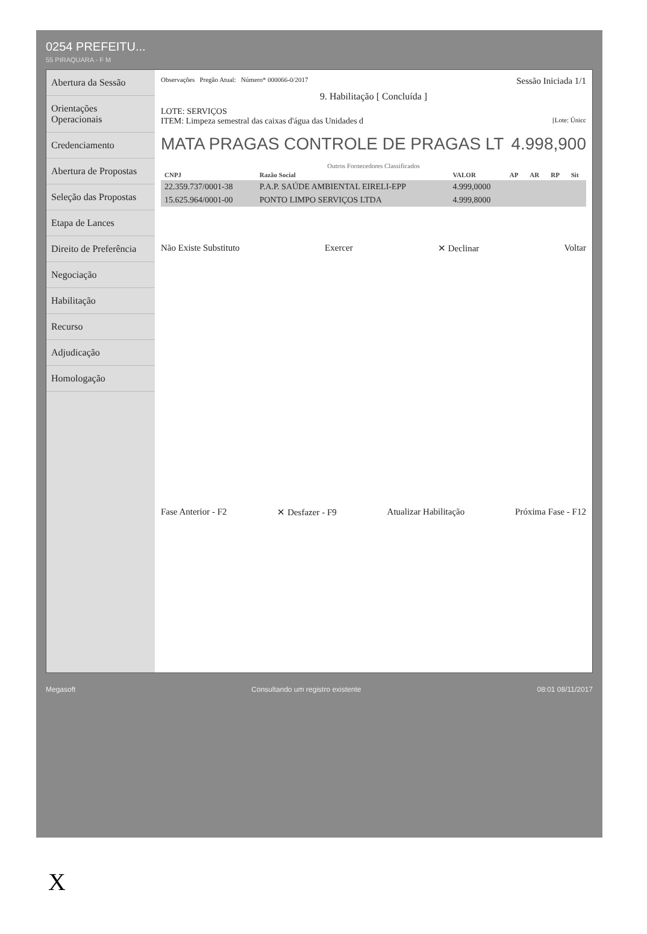0254 PREFEITU...
55 PIRAQUARA - F M
Abertura da Sessão
Orientações Operacionais
Credenciamento
Abertura de Propostas
Seleção das Propostas
Etapa de Lances
Direito de Preferência
Negociação
Habilitação
Recurso
Adjudicação
Homologação
Observações Pregão Atual: Número* 000066-0/2017 Sessão Iniciada 1/1
9. Habilitação [ Concluída ]
LOTE: SERVIÇOS
ITEM: Limpeza semestral das caixas d'água das Unidades d [Lote: Únicc
MATA PRAGAS CONTROLE DE PRAGAS LT 4.998,900
Outros Fornecedores Classificados
| CNPJ | Razão Social | VALOR | AP | AR | RP | Sit |
| --- | --- | --- | --- | --- | --- | --- |
| 22.359.737/0001-38 | P.A.P. SAÚDE AMBIENTAL EIRELI-EPP | 4.999,0000 | | | | |
| 15.625.964/0001-00 | PONTO LIMPO SERVIÇOS LTDA | 4.999,8000 | | | | |
Não Existe Substituto Exercer ✕ Declinar Voltar
Fase Anterior - F2 ✕ Desfazer - F9 Atualizar Habilitação Próxima Fase - F12
Megasoft Consultando um registro existente 08:01 08/11/2017
X